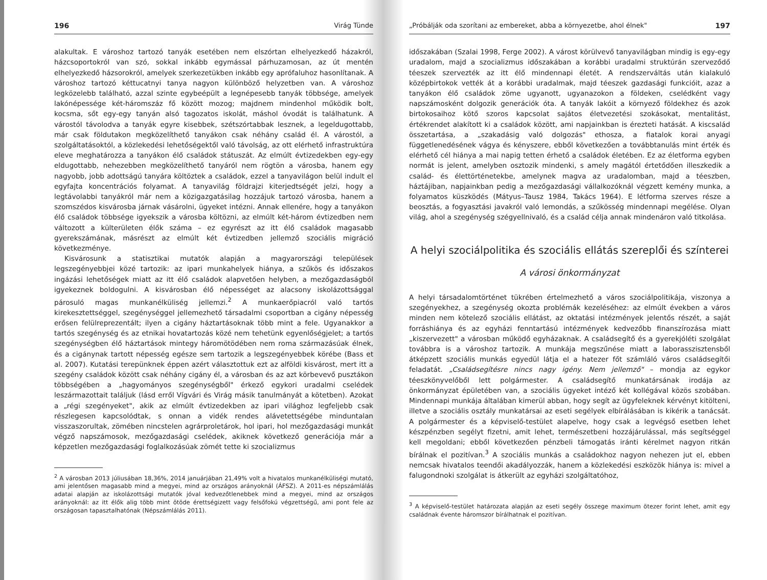196 Virág Tünde
alakultak. E városhoz tartozó tanyák esetében nem elszórtan elhelyezkedő házakról, házcsoportokról van szó, sokkal inkább egymással párhuzamosan, az út mentén elhelyezkedő házsorokról, amelyek szerkezetükben inkább egy aprófaluhoz hasonlítanak. A városhoz tartozó kéttucatnyi tanya nagyon különböző helyzetben van. A városhoz legközelebb található, azzal szinte egybeépült a legnépesebb tanyák többsége, amelyek lakónépessége két-háromszáz fő között mozog; majdnem mindenhol működik bolt, kocsma, sőt egy-egy tanyán alsó tagozatos iskolát, máshol óvodát is találhatunk. A várostól távolodva a tanyák egyre kisebbek, szétszórtabbak lesznek, a legeldugottabb, már csak földutakon megközelíthető tanyákon csak néhány család él. A várostól, a szolgáltatásoktól, a közlekedési lehetőségektől való távolság, az ott elérhető infrastruktúra eleve meghatározza a tanyákon élő családok státuszát. Az elmúlt évtizedekben egy-egy eldugottabb, nehezebben megközelíthető tanyáról nem rögtön a városba, hanem egy nagyobb, jobb adottságú tanyára költöztek a családok, ezzel a tanyavilágon belül indult el egyfajta koncentrációs folyamat. A tanyavilág földrajzi kiterjedtségét jelzi, hogy a legtávolabbi tanyákról már nem a közigazgatásilag hozzájuk tartozó városba, hanem a szomszédos kisvárosba járnak vásárolni, ügyeket intézni. Annak ellenére, hogy a tanyákon élő családok többsége igyekszik a városba költözni, az elmúlt két-három évtizedben nem változott a külterületen élők száma – ez egyrészt az itt élő családok magasabb gyerekszámának, másrészt az elmúlt két évtizedben jellemző szociális migráció következménye.
Kisvárosunk a statisztikai mutatók alapján a magyarországi települések legszegényebbjei közé tartozik: az ipari munkahelyek hiánya, a szűkös és időszakos ingázási lehetőségek miatt az itt élő családok alapvetően helyben, a mezőgazdaságból igyekeznek boldogulni. A kisvárosban élő népességet az alacsony iskolázottsággal párosuló magas munkanélküliség jellemzi.<sup>2</sup> A munkaerőpiacról való tartós kirekesztettséggel, szegénységgel jellemezhető társadalmi csoportban a cigány népesség erősen felülreprezentált; ilyen a cigány háztartásoknak több mint a fele. Ugyanakkor a tartós szegénység és az etnikai hovatartozás közé nem tehetünk egyenlőségjelet; a tartós szegénységben élő háztartások mintegy háromötödében nem roma származásúak élnek, és a cigánynak tartott népesség egésze sem tartozik a legszegényebbek körébe (Bass et al. 2007). Kutatási terepünknek éppen azért választottuk ezt az alföldi kisvárost, mert itt a szegény családok között csak néhány cigány él, a városban és az azt körbevevő pusztákon többségében a „hagyományos szegénységből" érkező egykori uradalmi cselédek leszármazottait találjuk (lásd erről Vígvári és Virág másik tanulmányát a kötetben). Azokat a „régi szegényeket", akik az elmúlt évtizedekben az ipari világhoz legfeljebb csak részlegesen kapcsolódtak, s onnan a vidék rendes alávetettségébe minduntalan visszaszorultak, zömében nincstelen agrárproletárok, hol ipari, hol mezőgazdasági munkát végző napszámosok, mezőgazdasági cselédek, akiknek következő generációja már a képzetlen mezőgazdasági foglalkozásúak zömét tette ki szocializmus
<sup>2</sup> A városban 2013 júliusában 18,36%, 2014 januárjában 21,49% volt a hivatalos munkanélküliségi mutató, ami jelentősen magasabb mind a megyei, mind az országos arányoknál (ÁFSZ). A 2011-es népszámlálás adatai alapján az iskolázottsági mutatók jóval kedvezőtlenebbek mind a megyei, mind az országos arányoknál: az itt élők alig több mint ötöde érettségizett vagy felsőfokú végzettségű, ami pont fele az országosan tapasztalhatónak (Népszámlálás 2011).
„Próbálják oda szorítani az embereket, abba a környezetbe, ahol élnek" 197
időszakában (Szalai 1998, Ferge 2002). A várost körülvevő tanyavilágban mindig is egy-egy uradalom, majd a szocializmus időszakában a korábbi uradalmi struktúrán szerveződő téeszek szervezték az itt élő mindennapi életét. A rendszerváltás után kialakuló középbirtokok vették át a korábbi uradalmak, majd téeszek gazdasági funkcióit, azaz a tanyákon élő családok zöme ugyanott, ugyanazokon a földeken, cselédként vagy napszámosként dolgozik generációk óta. A tanyák lakóit a környező földekhez és azok birtokosaihoz kötő szoros kapcsolat sajátos életvezetési szokásokat, mentalitást, értékrendet alakított ki a családok között, ami napjainkban is érezteti hatását. A kiscsalád összetartása, a „szakadásig való dolgozás" ethosza, a fiatalok korai anyagi függetlenedésének vágya és kényszere, ebből következően a továbbtanulás mint érték és elérhető cél hiánya a mai napig tetten érhető a családok életében. Ez az életforma egyben normát is jelent, amelyben osztozik mindenki, s amely magától értetődően illeszkedik a család- és élettörténetekbe, amelynek magva az uradalomban, majd a téeszben, háztájiban, napjainkban pedig a mezőgazdasági vállalkozóknál végzett kemény munka, a folyamatos küszködés (Mátyus–Tausz 1984, Takács 1964). E létforma szerves része a beosztás, a fogyasztási javakról való lemondás, a szűkösség mindennapi megélése. Olyan világ, ahol a szegénység szégyellnivaló, és a család célja annak mindenáron való titkolása.
A helyi szociálpolitika és szociális ellátás szereplői és színterei
A városi önkormányzat
A helyi társadalomtörténet tükrében értelmezhető a város szociálpolitikája, viszonya a szegényekhez, a szegénység okozta problémák kezeléséhez: az elmúlt években a város minden nem kötelező szociális ellátást, az oktatási intézmények jelentős részét, a saját forráshiánya és az egyházi fenntartású intézmények kedvezőbb finanszírozása miatt „kiszervezett" a városban működő egyházaknak. A családsegítő és a gyerekjóléti szolgálat továbbra is a városhoz tartozik. A munkája megszűnése miatt a laborasszisztensből átképzett szociális munkás egyedül látja el a hatezer főt számláló város családsegítői feladatát. „Családsegítésre nincs nagy igény. Nem jellemző" – mondja az egykor téeszkönyvelőből lett polgármester. A családsegítő munkatársának irodája az önkormányzat épületében van, a szociális ügyeket intéző két kollégával közös szobában. Mindennapi munkája általában kimerül abban, hogy segít az ügyfeleknek kérvényt kitölteni, illetve a szociális osztály munkatársai az eseti segélyek elbírálásában is kikérik a tanácsát. A polgármester és a képviselő-testület alapelve, hogy csak a legvégső esetben lehet készpénzben segélyt fizetni, amit lehet, természetbeni hozzájárulással, más segítséggel kell megoldani; ebből következően pénzbeli támogatás iránti kérelmet nagyon ritkán bírálnak el pozitívan.<sup>3</sup> A szociális munkás a családokhoz nagyon nehezen jut el, ebben nemcsak hivatalos teendői akadályozzák, hanem a közlekedési eszközök hiánya is: mivel a falugondnoki szolgálat is átkerült az egyházi szolgáltatóhoz,
<sup>3</sup> A képviselő-testület határozata alapján az eseti segély összege maximum ötezer forint lehet, amit egy családnak évente háromszor bírálhatnak el pozitívan.